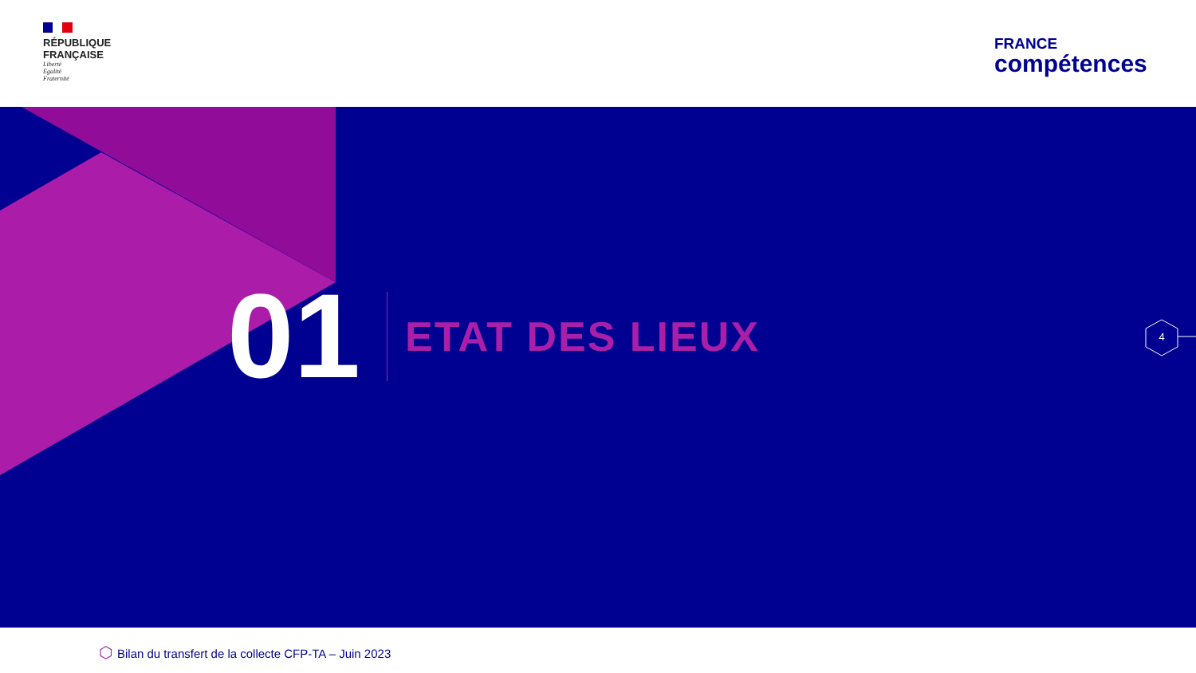RÉPUBLIQUE
FRANÇAISE
Liberté
Égalité
Fraternité
FRANCE
compétences
01
ETAT DES LIEUX
4
⬡ Bilan du transfert de la collecte CFP-TA – Juin 2023